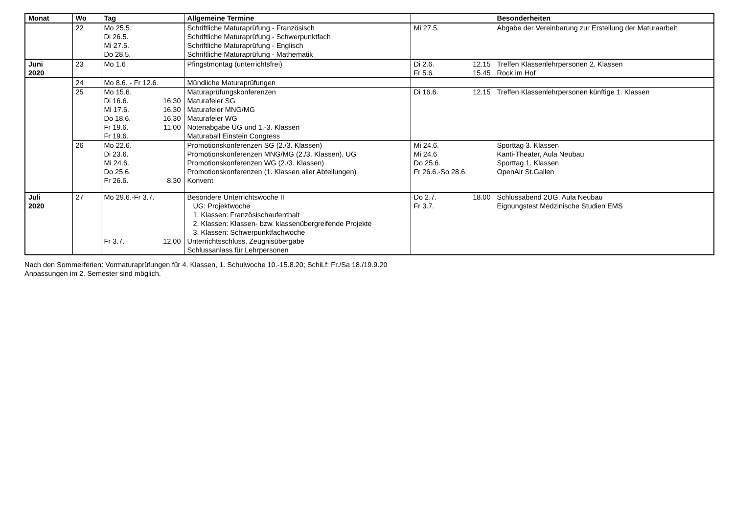| Monat | Wo | Tag | Allgemeine Termine | | Besonderheiten |
| --- | --- | --- | --- | --- | --- |
| | 22 | Mo 25.5. Di 26.5. Mi 27.5. Do 28.5. | Schriftliche Maturaprüfung - Französisch Schriftliche Maturaprüfung - Schwerpunktfach Schriftliche Maturaprüfung - Englisch Schriftliche Maturaprüfung - Mathematik | Mi 27.5. | Abgabe der Vereinbarung zur Erstellung der Maturaarbeit |
| Juni 2020 | 23 | Mo 1.6 | Pfingstmontag (unterrichtsfrei) | Di 2.6. 12.15 Fr 5.6. 15.45 | Treffen Klassenlehrpersonen 2. Klassen Rock im Hof |
| | 24 | Mo 8.6. - Fr 12.6. | Mündliche Maturaprüfungen | | |
| | 25 | Mo 15.6. Di 16.6. 16.30 Mi 17.6. 16.30 Do 18.6. 16.30 Fr 19.6. 11.00 Fr 19.6. | Maturaprüfungskonferenzen Maturafeier SG Maturafeier MNG/MG Maturafeier WG Notenabgabe UG und 1.-3. Klassen Maturaball Einstein Congress | Di 16.6. 12.15 | Treffen Klassenlehrpersonen künftige 1. Klassen |
| | 26 | Mo 22.6. Di 23.6. Mi 24.6. Do 25.6. Fr 26.6. 8.30 | Promotionskonferenzen SG (2./3. Klassen) Promotionskonferenzen MNG/MG (2./3. Klassen), UG Promotionskonferenzen WG (2./3. Klassen) Promotionskonferenzen (1. Klassen aller Abteilungen) Konvent | Mi 24.6. Mi 24.6 Do 25.6. Fr 26.6.-So 28.6. | Sporttag 3. Klassen Kanti-Theater, Aula Neubau Sporttag 1. Klassen OpenAir St.Gallen |
| Juli 2020 | 27 | Mo 29.6.-Fr 3.7. Fr 3.7. 12.00 | Besondere Unterrichtswoche II UG: Projektwoche 1. Klassen: Französischaufenthalt 2. Klassen: Klassen- bzw. klassenübergreifende Projekte 3. Klassen: Schwerpunktfachwoche Unterrichtsschluss, Zeugnisübergabe Schlussanlass für Lehrpersonen | Do 2.7. 18.00 Fr 3.7. | Schlussabend 2UG, Aula Neubau Eignungstest Medzinische Studien EMS |
Nach den Sommerferien: Vormaturaprüfungen für 4. Klassen, 1. Schulwoche 10.-15.8.20; SchiLf: Fr./Sa 18./19.9.20
Anpassungen im 2. Semester sind möglich.